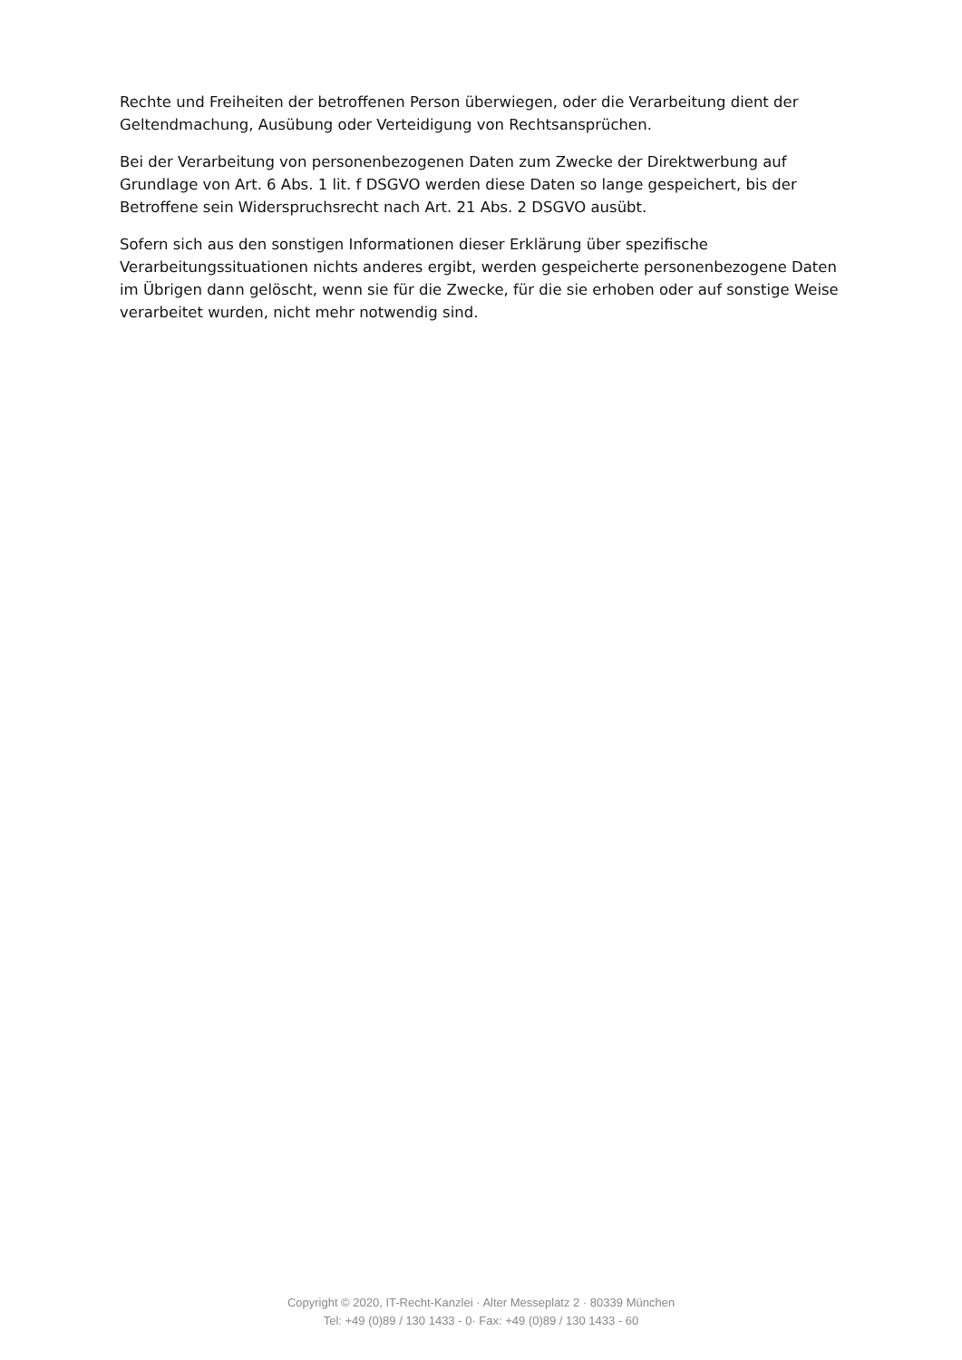Rechte und Freiheiten der betroffenen Person überwiegen, oder die Verarbeitung dient der Geltendmachung, Ausübung oder Verteidigung von Rechtsansprüchen.
Bei der Verarbeitung von personenbezogenen Daten zum Zwecke der Direktwerbung auf Grundlage von Art. 6 Abs. 1 lit. f DSGVO werden diese Daten so lange gespeichert, bis der Betroffene sein Widerspruchsrecht nach Art. 21 Abs. 2 DSGVO ausübt.
Sofern sich aus den sonstigen Informationen dieser Erklärung über spezifische Verarbeitungssituationen nichts anderes ergibt, werden gespeicherte personenbezogene Daten im Übrigen dann gelöscht, wenn sie für die Zwecke, für die sie erhoben oder auf sonstige Weise verarbeitet wurden, nicht mehr notwendig sind.
Copyright © 2020, IT-Recht-Kanzlei · Alter Messeplatz 2 · 80339 München
Tel: +49 (0)89 / 130 1433 - 0· Fax: +49 (0)89 / 130 1433 - 60